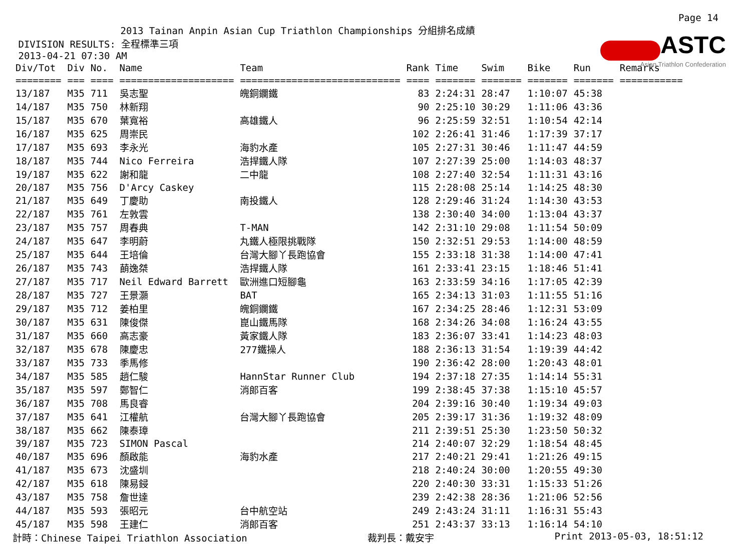Page 14
2013 Tainan Anpin Asian Cup Triathlon Championships 分組排名成績
ASTC
Asian Triathlon Confederation
DIVISION RESULTS: 全程標準三項
2013-04-21 07:30 AM
| Div/Tot | Div | No. | Name | Team | Rank | Time | Swim | Bike | Run | Remarks |
| --- | --- | --- | --- | --- | --- | --- | --- | --- | --- | --- |
| ======== | === | ==== | ==================== | ============================ | ==== | ======= | ======= | ======= | ======= | =========== |
| 13/187 | M35 | 711 | 吳志聖 | 魄銅鑭鐵 | 83 | 2:24:31 | 28:47 | 1:10:07 | 45:38 | |
| 14/187 | M35 | 750 | 林新翔 | | 90 | 2:25:10 | 30:29 | 1:11:06 | 43:36 | |
| 15/187 | M35 | 670 | 葉寬裕 | 高雄鐵人 | 96 | 2:25:59 | 32:51 | 1:10:54 | 42:14 | |
| 16/187 | M35 | 625 | 周崇民 | | 102 | 2:26:41 | 31:46 | 1:17:39 | 37:17 | |
| 17/187 | M35 | 693 | 李永光 | 海豹水產 | 105 | 2:27:31 | 30:46 | 1:11:47 | 44:59 | |
| 18/187 | M35 | 744 | Nico Ferreira | 浩捍鐵人隊 | 107 | 2:27:39 | 25:00 | 1:14:03 | 48:37 | |
| 19/187 | M35 | 622 | 謝和龍 | 二中龍 | 108 | 2:27:40 | 32:54 | 1:11:31 | 43:16 | |
| 20/187 | M35 | 756 | D'Arcy Caskey | | 115 | 2:28:08 | 25:14 | 1:14:25 | 48:30 | |
| 21/187 | M35 | 649 | 丁慶助 | 南投鐵人 | 128 | 2:29:46 | 31:24 | 1:14:30 | 43:53 | |
| 22/187 | M35 | 761 | 左敦雲 | | 138 | 2:30:40 | 34:00 | 1:13:04 | 43:37 | |
| 23/187 | M35 | 757 | 周春典 | T-MAN | 142 | 2:31:10 | 29:08 | 1:11:54 | 50:09 | |
| 24/187 | M35 | 647 | 李明蔚 | 丸鐵人極限挑戰隊 | 150 | 2:32:51 | 29:53 | 1:14:00 | 48:59 | |
| 25/187 | M35 | 644 | 王培倫 | 台灣大腳丫長跑協會 | 155 | 2:33:18 | 31:38 | 1:14:00 | 47:41 | |
| 26/187 | M35 | 743 | 蓢逸桀 | 浩捍鐵人隊 | 161 | 2:33:41 | 23:15 | 1:18:46 | 51:41 | |
| 27/187 | M35 | 717 | Neil Edward Barrett | 歐洲進口短腳龜 | 163 | 2:33:59 | 34:16 | 1:17:05 | 42:39 | |
| 28/187 | M35 | 727 | 王景灝 | BAT | 165 | 2:34:13 | 31:03 | 1:11:55 | 51:16 | |
| 29/187 | M35 | 712 | 姜柏里 | 魄銅鑭鐵 | 167 | 2:34:25 | 28:46 | 1:12:31 | 53:09 | |
| 30/187 | M35 | 631 | 陳俊傑 | 崑山鐵馬隊 | 168 | 2:34:26 | 34:08 | 1:16:24 | 43:55 | |
| 31/187 | M35 | 660 | 高志豪 | 黃家鐵人隊 | 183 | 2:36:07 | 33:41 | 1:14:23 | 48:03 | |
| 32/187 | M35 | 678 | 陳慶忠 | 277鐵操人 | 188 | 2:36:13 | 31:54 | 1:19:39 | 44:42 | |
| 33/187 | M35 | 733 | 季馬修 | | 190 | 2:36:42 | 28:00 | 1:20:43 | 48:01 | |
| 34/187 | M35 | 585 | 趙仁駿 | HannStar Runner Club | 194 | 2:37:18 | 27:35 | 1:14:14 | 55:31 | |
| 35/187 | M35 | 597 | 鄭智仁 | 消郎百客 | 199 | 2:38:45 | 37:38 | 1:15:10 | 45:57 | |
| 36/187 | M35 | 708 | 馬良睿 | | 204 | 2:39:16 | 30:40 | 1:19:34 | 49:03 | |
| 37/187 | M35 | 641 | 江權航 | 台灣大腳丫長跑協會 | 205 | 2:39:17 | 31:36 | 1:19:32 | 48:09 | |
| 38/187 | M35 | 662 | 陳泰璋 | | 211 | 2:39:51 | 25:30 | 1:23:50 | 50:32 | |
| 39/187 | M35 | 723 | SIMON Pascal | | 214 | 2:40:07 | 32:29 | 1:18:54 | 48:45 | |
| 40/187 | M35 | 696 | 顏啟能 | 海豹水產 | 217 | 2:40:21 | 29:41 | 1:21:26 | 49:15 | |
| 41/187 | M35 | 673 | 沈盛圳 | | 218 | 2:40:24 | 30:00 | 1:20:55 | 49:30 | |
| 42/187 | M35 | 618 | 陳易鋟 | | 220 | 2:40:30 | 33:31 | 1:15:33 | 51:26 | |
| 43/187 | M35 | 758 | 詹世達 | | 239 | 2:42:38 | 28:36 | 1:21:06 | 52:56 | |
| 44/187 | M35 | 593 | 張昭元 | 台中航空站 | 249 | 2:43:24 | 31:11 | 1:16:31 | 55:43 | |
| 45/187 | M35 | 598 | 王建仁 | 消郎百客 | 251 | 2:43:37 | 33:13 | 1:16:14 | 54:10 | |
計時：Chinese Taipei Triathlon Association 裁判長：戴安宇 Print 2013-05-03, 18:51:12